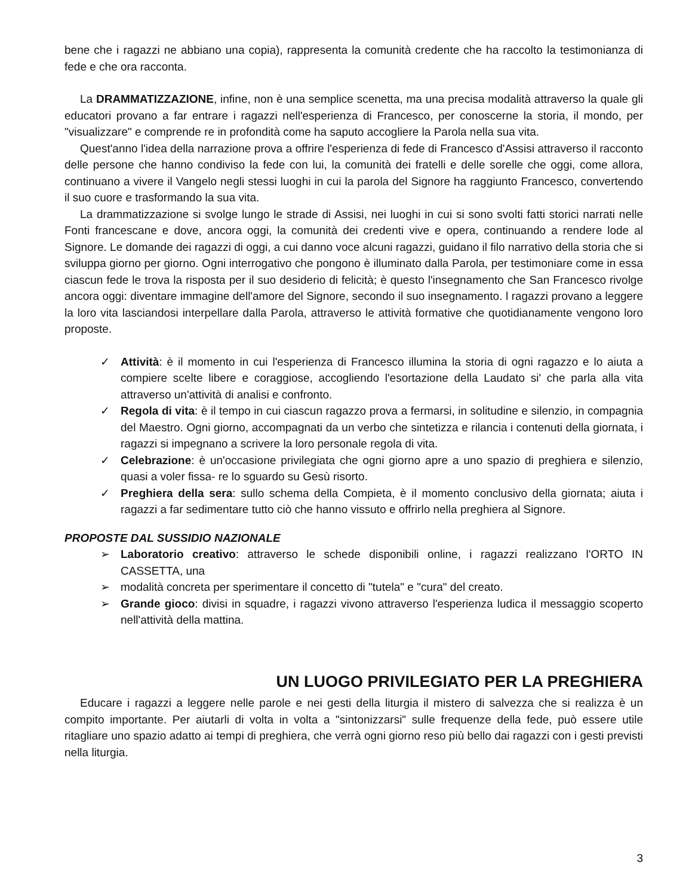bene che i ragazzi ne abbiano una copia), rappresenta la comunità credente che ha raccolto la testimonianza di fede e che ora racconta.
La DRAMMATIZZAZIONE, infine, non è una semplice scenetta, ma una precisa modalità attraverso la quale gli educatori provano a far entrare i ragazzi nell'esperienza di Francesco, per conoscerne la storia, il mondo, per "visualizzare" e comprende re in profondità come ha saputo accogliere la Parola nella sua vita.
Quest'anno l'idea della narrazione prova a offrire l'esperienza di fede di Francesco d'Assisi attraverso il racconto delle persone che hanno condiviso la fede con lui, la comunità dei fratelli e delle sorelle che oggi, come allora, continuano a vivere il Vangelo negli stessi luoghi in cui la parola del Signore ha raggiunto Francesco, convertendo il suo cuore e trasformando la sua vita.
La drammatizzazione si svolge lungo le strade di Assisi, nei luoghi in cui si sono svolti fatti storici narrati nelle Fonti francescane e dove, ancora oggi, la comunità dei credenti vive e opera, continuando a rendere lode al Signore. Le domande dei ragazzi di oggi, a cui danno voce alcuni ragazzi, guidano il filo narrativo della storia che si sviluppa giorno per giorno. Ogni interrogativo che pongono è illuminato dalla Parola, per testimoniare come in essa ciascun fede le trova la risposta per il suo desiderio di felicità; è questo l'insegnamento che San Francesco rivolge ancora oggi: diventare immagine dell'amore del Signore, secondo il suo insegnamento. l ragazzi provano a leggere la loro vita lasciandosi interpellare dalla Parola, attraverso le attività formative che quotidianamente vengono loro proposte.
✓ Attività: è il momento in cui l'esperienza di Francesco illumina la storia di ogni ragazzo e lo aiuta a compiere scelte libere e coraggiose, accogliendo l'esortazione della Laudato si' che parla alla vita attraverso un'attività di analisi e confronto.
✓ Regola di vita: è il tempo in cui ciascun ragazzo prova a fermarsi, in solitudine e silenzio, in compagnia del Maestro. Ogni giorno, accompagnati da un verbo che sintetizza e rilancia i contenuti della giornata, i ragazzi si impegnano a scrivere la loro personale regola di vita.
✓ Celebrazione: è un'occasione privilegiata che ogni giorno apre a uno spazio di preghiera e silenzio, quasi a voler fissa- re lo sguardo su Gesù risorto.
✓ Preghiera della sera: sullo schema della Compieta, è il momento conclusivo della giornata; aiuta i ragazzi a far sedimentare tutto ciò che hanno vissuto e offrirlo nella preghiera al Signore.
PROPOSTE DAL SUSSIDIO NAZIONALE
➢ Laboratorio creativo: attraverso le schede disponibili online, i ragazzi realizzano l'ORTO IN CASSETTA, una
➢ modalità concreta per sperimentare il concetto di "tutela" e "cura" del creato.
➢ Grande gioco: divisi in squadre, i ragazzi vivono attraverso l'esperienza ludica il messaggio scoperto nell'attività della mattina.
UN LUOGO PRIVILEGIATO PER LA PREGHIERA
Educare i ragazzi a leggere nelle parole e nei gesti della liturgia il mistero di salvezza che si realizza è un compito importante. Per aiutarli di volta in volta a "sintonizzarsi" sulle frequenze della fede, può essere utile ritagliare uno spazio adatto ai tempi di preghiera, che verrà ogni giorno reso più bello dai ragazzi con i gesti previsti nella liturgia.
3